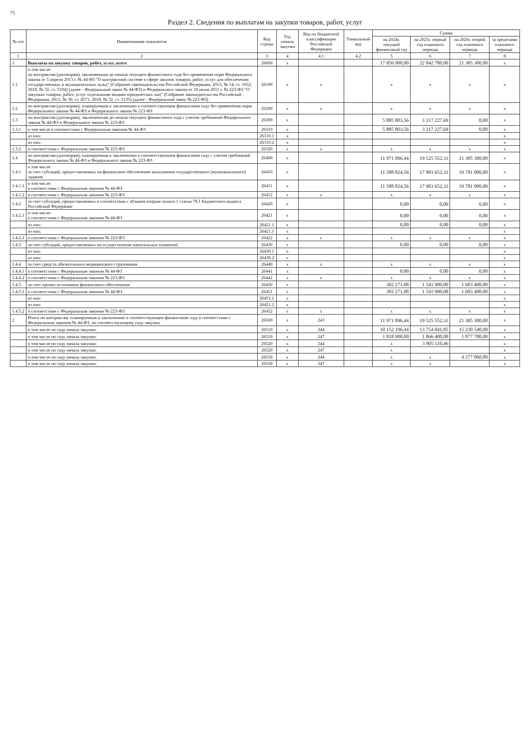75
Раздел 2. Сведения по выплатам на закупки товаров, работ, услуг
| № п/п | Наименование показателя | Код строки | Год начала закупки | Код по бюджетной классификации Российской Федерации | Уникальный код | Сумма | | | |
| --- | --- | --- | --- | --- | --- | --- | --- | --- | --- |
| | | | | | | на 2024г. текущий финансовый год | на 2025г. первый год планового периода | на 2026г. второй год планового периода | за пределами планового периода |
| 1 | 2 | 3 | 4 | 4.1 | 4.2 | 5 | 6 | 7 | 8 |
| 1 | Выплаты на закупку товаров, работ, услуг, всего | 26000 | x | | | 17 856 900,00 | 22 842 780,00 | 21 385 300,00 | x |
| 1.1 | в том числе: по контрактам (договорам), заключенным до начала текущего финансового года без применения норм Федерального закона от 5 апреля 2013 г. № 44-ФЗ "О контрактной системе в сфере закупок товаров, работ, услуг для обеспечения государственных и муниципальных нужд" (Собрание законодательства Российской Федерации, 2013, № 14, ст. 1652; 2018, № 32, ст. 5104) (далее - Федеральный закон № 44-ФЗ) и Федерального закона от 18 июля 2011 г. № 223-ФЗ "О закупках товаров, работ, услуг отдельными видами юридических лиц" (Собрание законодательства Российской Федерации, 2011, № 30, ст. 4571; 2018, № 32, ст. 5135) (далее - Федеральный закон № 223-ФЗ) | 26100 | x | x | | x | x | x | x |
| 1.2 | по контрактам (договорам), планируемым к заключению в соответствующем финансовом году без применения норм Федерального закона № 44-ФЗ и Федерального закона № 223-ФЗ | 26200 | x | x | | x | x | x | x |
| 1.3 | по контрактам (договорам), заключенным до начала текущего финансового года с учетом требований Федерального закона № 44-ФЗ и Федерального закона № 223-ФЗ | 26300 | x | | | 5 885 803,56 | 3 317 227,69 | 0,00 | x |
| 1.3.1 | в том числе в соответствии с Федеральным законом № 44-ФЗ | 26310 | x | | | 5 885 803,56 | 3 317 227,69 | 0,00 | x |
| | из них: | 26310.1 | x | | | | | | x |
| | из них: | 26310.2 | x | | | | | | x |
| 1.3.2 | в соответствии с Федеральным законом № 223-ФЗ | 26320 | x | x | | x | x | x | x |
| 1.4 | по контрактам (договорам), планируемым к заключению в соответствующем финансовом году с учетом требований Федерального закона № 44-ФЗ и Федерального закона № 223-ФЗ | 26400 | x | | | 11 971 096,44 | 19 525 552,31 | 21 385 300,00 | x |
| 1.4.1 | в том числе: за счет субсидий, предоставляемых на финансовое обеспечение выполнения государственного (муниципального) задания | 26410 | x | | | 11 588 824,56 | 17 983 652,31 | 19 781 900,00 | x |
| 1.4.1.1 | в том числе: в соответствии с Федеральным законом № 44-ФЗ | 26411 | x | | | 11 588 824,56 | 17 983 652,31 | 19 781 900,00 | x |
| 1.4.1.2 | в соответствии с Федеральным законом № 223-ФЗ | 26412 | x | x | | x | x | x | x |
| 1.4.2 | за счет субсидий, предоставляемых в соответствии с абзацем вторым пункта 1 статьи 78.1 Бюджетного кодекса Российской Федерации | 26420 | x | | | 0,00 | 0,00 | 0,00 | x |
| 1.4.2.1 | в том числе: в соответствии с Федеральным законом № 44-ФЗ | 26421 | x | | | 0,00 | 0,00 | 0,00 | x |
| | из них: | 26421.1 | x | | | 0,00 | 0,00 | 0,00 | x |
| | из них: | 26421.1 | x | | | | | | x |
| 1.4.2.2 | в соответствии с Федеральным законом № 223-ФЗ | 26422 | x | x | | x | x | x | x |
| 1.4.3 | за счет субсидий, предоставляемых на осуществление капитальных вложений | 26430 | x | | | 0,00 | 0,00 | 0,00 | x |
| | из них: | 26430.1 | x | | | | | | x |
| | из них: | 26430.2 | x | | | | | | x |
| 1.4.4 | за счет средств обязательного медицинского страхования | 26440 | x | x | | x | x | x | x |
| 1.4.4.1 | в соответствии с Федеральным законом № 44-ФЗ | 26441 | x | | | 0,00 | 0,00 | 0,00 | x |
| 1.4.4.2 | в соответствии с Федеральным законом № 223-ФЗ | 26442 | x | x | | x | x | x | x |
| 1.4.5 | за счет прочих источников финансового обеспечения | 26450 | x | | | 382 271,88 | 1 541 900,00 | 1 603 400,00 | x |
| 1.4.5.1 | в соответствии с Федеральным законом № 44-ФЗ | 26451 | x | | | 382 271,88 | 1 541 900,00 | 1 603 400,00 | x |
| | из них: | 26451.1 | x | | | | | | x |
| | из них: | 26451.2 | x | | | | | | x |
| 1.4.5.2 | в соответствии с Федеральным законом № 223-ФЗ | 26452 | x | x | | x | x | x | x |
| 2 | Итого по контрактам, планируемым к заключению в соответствующем финансовом году в соответствии с Федеральным законом № 44-ФЗ, по соответствующему году закупки | 26500 | x | 243 | | 11 971 096,44 | 19 525 552,31 | 21 385 300,00 | x |
| | в том числе по году начала закупки: | 26510 | x | 244 | | 10 152 196,44 | 13 754 041,85 | 15 230 540,00 | x |
| | в том числе по году начала закупки: | 26510 | x | 247 | | 1 818 900,00 | 1 866 400,00 | 1 877 700,00 | x |
| | в том числе по году начала закупки: | 26520 | x | 244 | | x | 3 905 110,46 | | x |
| | в том числе по году начала закупки: | 26520 | x | 247 | | x | | | x |
| | в том числе по году начала закупки: | 26530 | x | 244 | | x | x | 4 277 060,00 | x |
| | в том числе по году начала закупки: | 26530 | x | 247 | | x | x | | x |